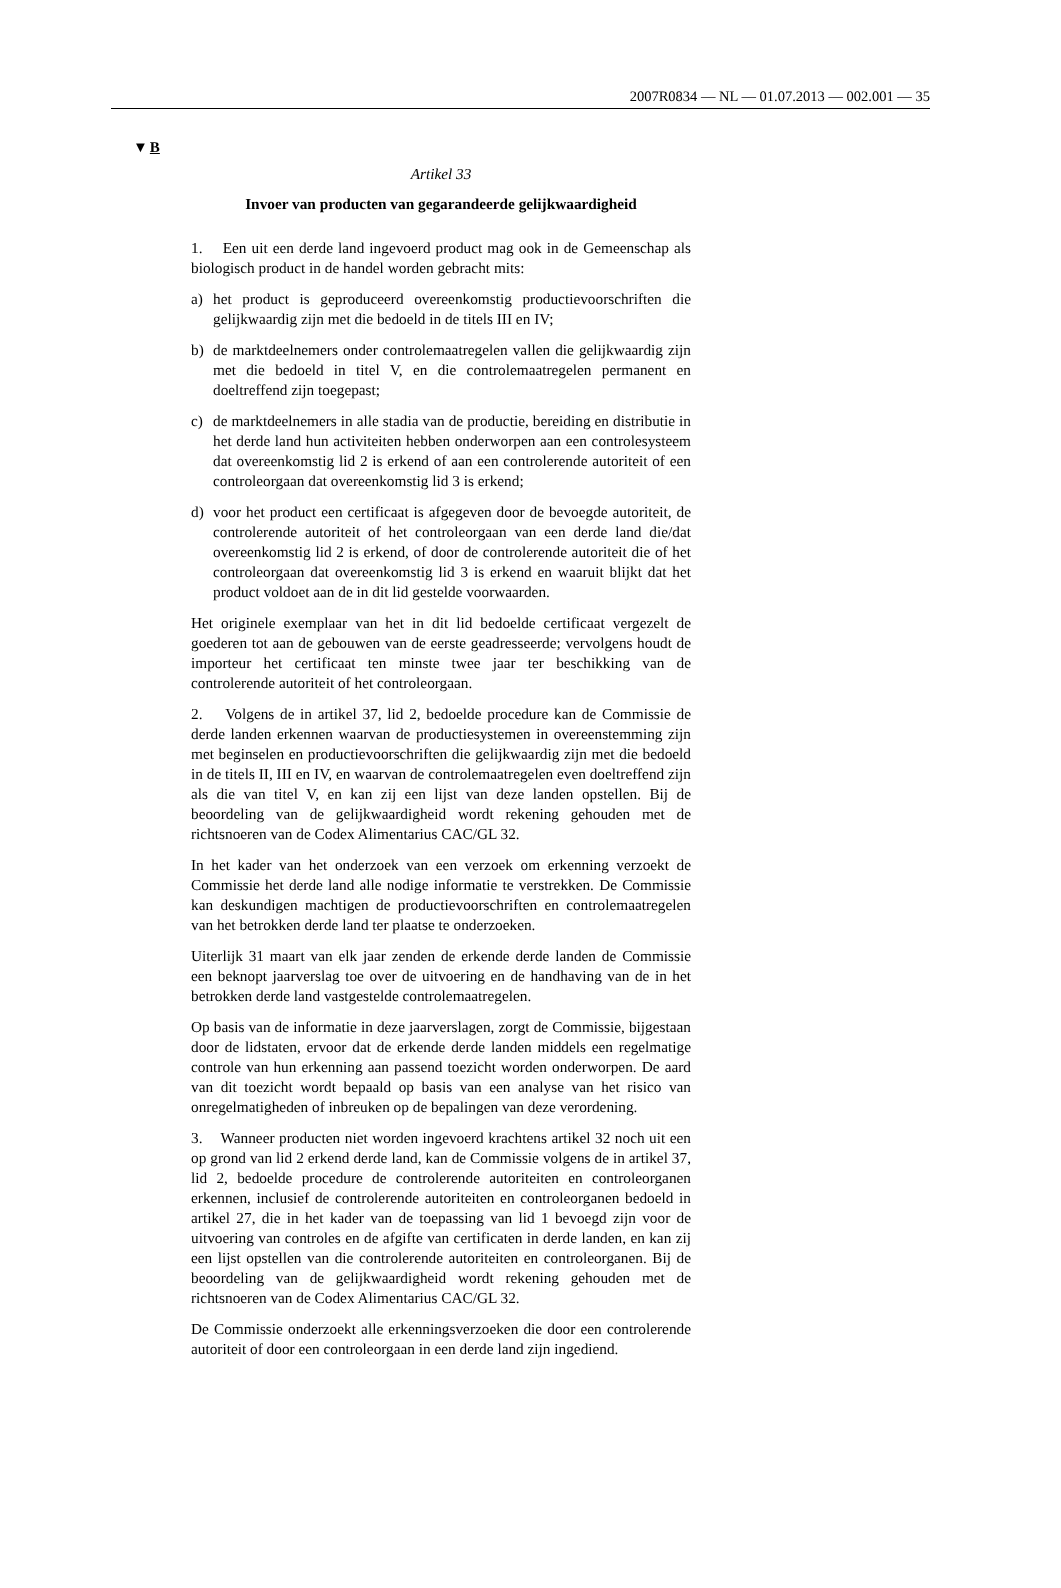2007R0834 — NL — 01.07.2013 — 002.001 — 35
▼B
Artikel 33
Invoer van producten van gegarandeerde gelijkwaardigheid
1. Een uit een derde land ingevoerd product mag ook in de Gemeenschap als biologisch product in de handel worden gebracht mits:
a) het product is geproduceerd overeenkomstig productievoorschriften die gelijkwaardig zijn met die bedoeld in de titels III en IV;
b) de marktdeelnemers onder controlemaatregelen vallen die gelijkwaardig zijn met die bedoeld in titel V, en die controlemaatregelen permanent en doeltreffend zijn toegepast;
c) de marktdeelnemers in alle stadia van de productie, bereiding en distributie in het derde land hun activiteiten hebben onderworpen aan een controlesysteem dat overeenkomstig lid 2 is erkend of aan een controlerende autoriteit of een controleorgaan dat overeenkomstig lid 3 is erkend;
d) voor het product een certificaat is afgegeven door de bevoegde autoriteit, de controlerende autoriteit of het controleorgaan van een derde land die/dat overeenkomstig lid 2 is erkend, of door de controlerende autoriteit die of het controleorgaan dat overeenkomstig lid 3 is erkend en waaruit blijkt dat het product voldoet aan de in dit lid gestelde voorwaarden.
Het originele exemplaar van het in dit lid bedoelde certificaat vergezelt de goederen tot aan de gebouwen van de eerste geadresseerde; vervolgens houdt de importeur het certificaat ten minste twee jaar ter beschikking van de controlerende autoriteit of het controleorgaan.
2. Volgens de in artikel 37, lid 2, bedoelde procedure kan de Commissie de derde landen erkennen waarvan de productiesystemen in overeenstemming zijn met beginselen en productievoorschriften die gelijkwaardig zijn met die bedoeld in de titels II, III en IV, en waarvan de controlemaatregelen even doeltreffend zijn als die van titel V, en kan zij een lijst van deze landen opstellen. Bij de beoordeling van de gelijkwaardigheid wordt rekening gehouden met de richtsnoeren van de Codex Alimentarius CAC/GL 32.
In het kader van het onderzoek van een verzoek om erkenning verzoekt de Commissie het derde land alle nodige informatie te verstrekken. De Commissie kan deskundigen machtigen de productievoorschriften en controlemaatregelen van het betrokken derde land ter plaatse te onderzoeken.
Uiterlijk 31 maart van elk jaar zenden de erkende derde landen de Commissie een beknopt jaarverslag toe over de uitvoering en de handhaving van de in het betrokken derde land vastgestelde controlemaatregelen.
Op basis van de informatie in deze jaarverslagen, zorgt de Commissie, bijgestaan door de lidstaten, ervoor dat de erkende derde landen middels een regelmatige controle van hun erkenning aan passend toezicht worden onderworpen. De aard van dit toezicht wordt bepaald op basis van een analyse van het risico van onregelmatigheden of inbreuken op de bepalingen van deze verordening.
3. Wanneer producten niet worden ingevoerd krachtens artikel 32 noch uit een op grond van lid 2 erkend derde land, kan de Commissie volgens de in artikel 37, lid 2, bedoelde procedure de controlerende autoriteiten en controleorganen erkennen, inclusief de controlerende autoriteiten en controleorganen bedoeld in artikel 27, die in het kader van de toepassing van lid 1 bevoegd zijn voor de uitvoering van controles en de afgifte van certificaten in derde landen, en kan zij een lijst opstellen van die controlerende autoriteiten en controleorganen. Bij de beoordeling van de gelijkwaardigheid wordt rekening gehouden met de richtsnoeren van de Codex Alimentarius CAC/GL 32.
De Commissie onderzoekt alle erkenningsverzoeken die door een controlerende autoriteit of door een controleorgaan in een derde land zijn ingediend.